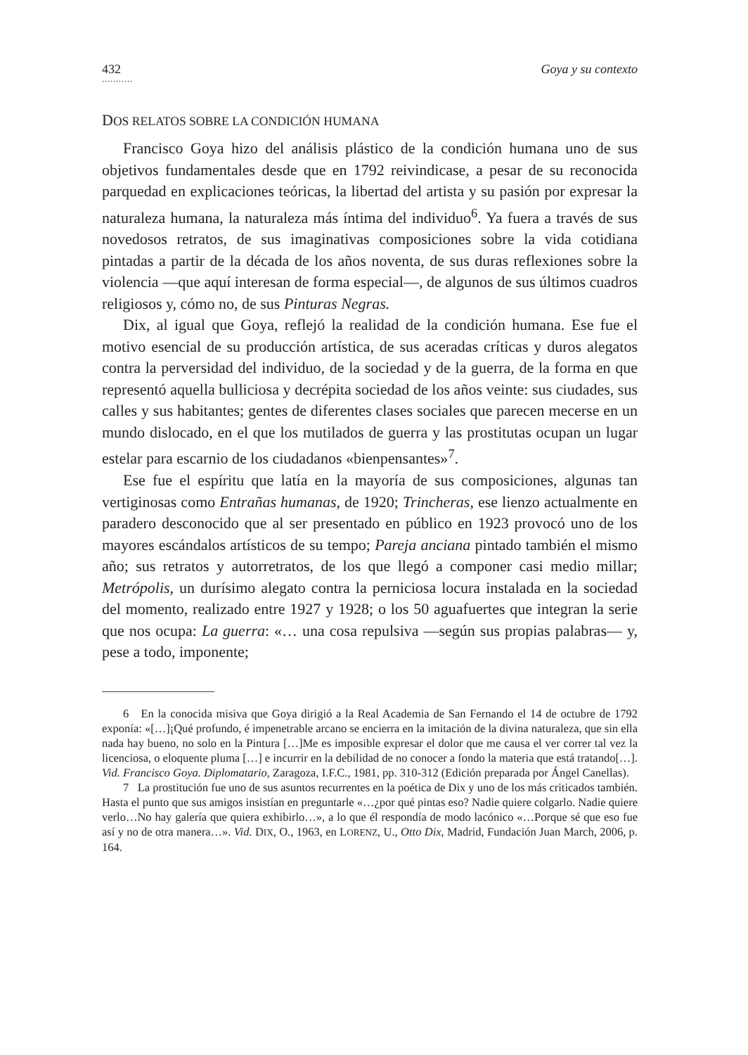432 Goya y su contexto
...........
DOS RELATOS SOBRE LA CONDICIÓN HUMANA
Francisco Goya hizo del análisis plástico de la condición humana uno de sus objetivos fundamentales desde que en 1792 reivindicase, a pesar de su reconocida parquedad en explicaciones teóricas, la libertad del artista y su pasión por expresar la naturaleza humana, la naturaleza más íntima del individuo<sup>6</sup>. Ya fuera a través de sus novedosos retratos, de sus imaginativas composiciones sobre la vida cotidiana pintadas a partir de la década de los años noventa, de sus duras reflexiones sobre la violencia —que aquí interesan de forma especial—, de algunos de sus últimos cuadros religiosos y, cómo no, de sus Pinturas Negras.
Dix, al igual que Goya, reflejó la realidad de la condición humana. Ese fue el motivo esencial de su producción artística, de sus aceradas críticas y duros alegatos contra la perversidad del individuo, de la sociedad y de la guerra, de la forma en que representó aquella bulliciosa y decrépita sociedad de los años veinte: sus ciudades, sus calles y sus habitantes; gentes de diferentes clases sociales que parecen mecerse en un mundo dislocado, en el que los mutilados de guerra y las prostitutas ocupan un lugar estelar para escarnio de los ciudadanos «bienpensantes»<sup>7</sup>.
Ese fue el espíritu que latía en la mayoría de sus composiciones, algunas tan vertiginosas como Entrañas humanas, de 1920; Trincheras, ese lienzo actualmente en paradero desconocido que al ser presentado en público en 1923 provocó uno de los mayores escándalos artísticos de su tempo; Pareja anciana pintado también el mismo año; sus retratos y autorretratos, de los que llegó a componer casi medio millar; Metrópolis, un durísimo alegato contra la perniciosa locura instalada en la sociedad del momento, realizado entre 1927 y 1928; o los 50 aguafuertes que integran la serie que nos ocupa: La guerra: «… una cosa repulsiva —según sus propias palabras— y, pese a todo, imponente;
6 En la conocida misiva que Goya dirigió a la Real Academia de San Fernando el 14 de octubre de 1792 exponía: «[…]¡Qué profundo, é impenetrable arcano se encierra en la imitación de la divina naturaleza, que sin ella nada hay bueno, no solo en la Pintura […]Me es imposible expresar el dolor que me causa el ver correr tal vez la licenciosa, o eloquente pluma […] e incurrir en la debilidad de no conocer a fondo la materia que está tratando[…]. Vid. Francisco Goya. Diplomatario, Zaragoza, I.F.C., 1981, pp. 310-312 (Edición preparada por Ángel Canellas).
7 La prostitución fue uno de sus asuntos recurrentes en la poética de Dix y uno de los más criticados también. Hasta el punto que sus amigos insistían en preguntarle «…¿por qué pintas eso? Nadie quiere colgarlo. Nadie quiere verlo…No hay galería que quiera exhibirlo…», a lo que él respondía de modo lacónico «…Porque sé que eso fue así y no de otra manera…». Vid. DIX, O., 1963, en LORENZ, U., Otto Dix, Madrid, Fundación Juan March, 2006, p. 164.